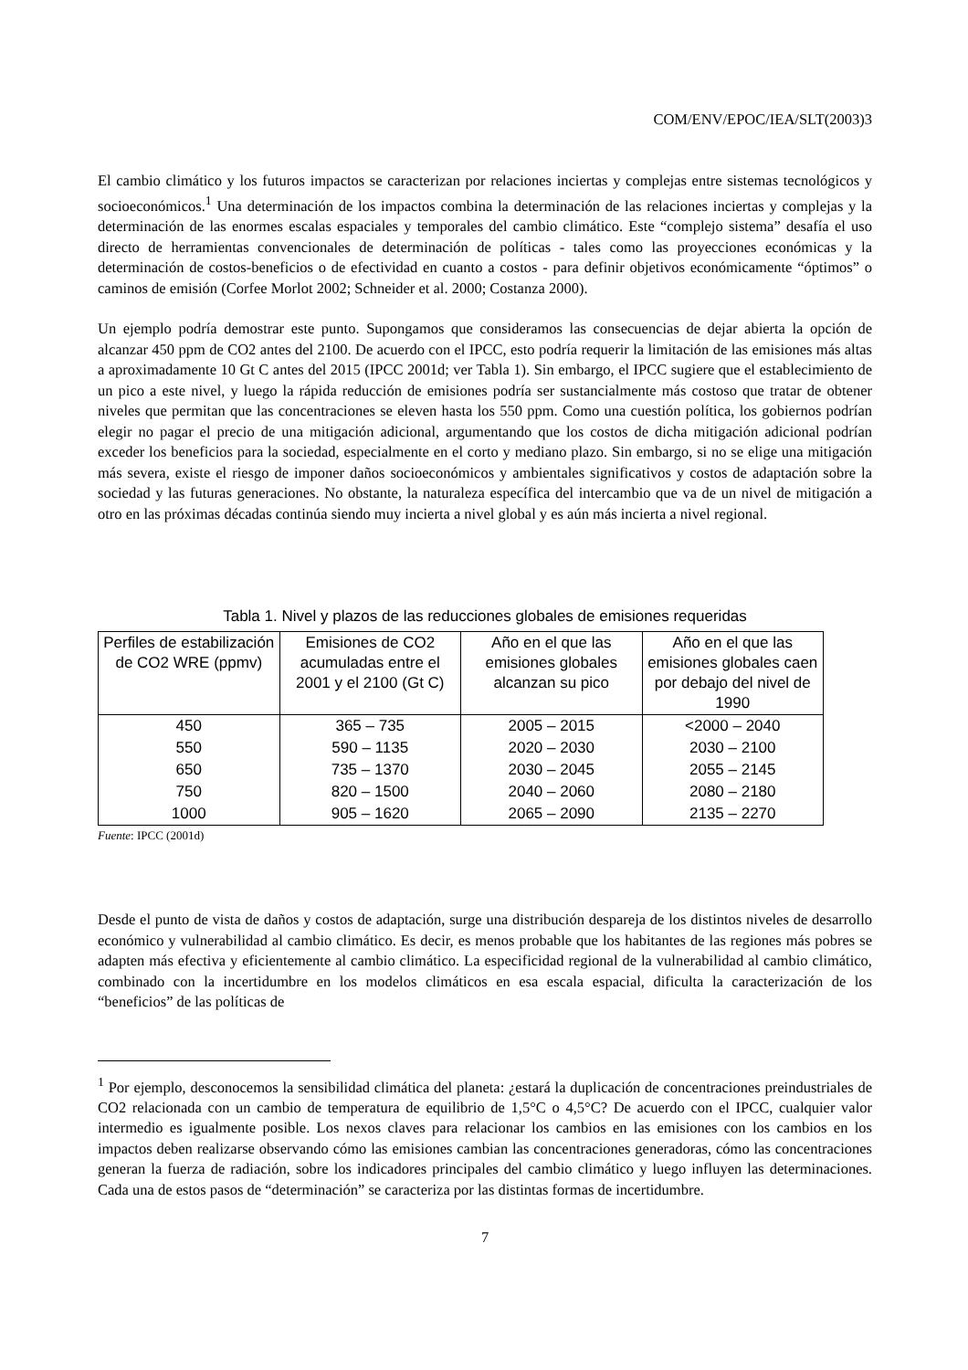COM/ENV/EPOC/IEA/SLT(2003)3
El cambio climático y los futuros impactos se caracterizan por relaciones inciertas y complejas entre sistemas tecnológicos y socioeconómicos.<sup>1</sup> Una determinación de los impactos combina la determinación de las relaciones inciertas y complejas y la determinación de las enormes escalas espaciales y temporales del cambio climático. Este “complejo sistema” desafía el uso directo de herramientas convencionales de determinación de políticas - tales como las proyecciones económicas y la determinación de costos-beneficios o de efectividad en cuanto a costos - para definir objetivos económicamente “óptimos” o caminos de emisión (Corfee Morlot 2002; Schneider et al. 2000; Costanza 2000).
Un ejemplo podría demostrar este punto. Supongamos que consideramos las consecuencias de dejar abierta la opción de alcanzar 450 ppm de CO2 antes del 2100. De acuerdo con el IPCC, esto podría requerir la limitación de las emisiones más altas a aproximadamente 10 Gt C antes del 2015 (IPCC 2001d; ver Tabla 1). Sin embargo, el IPCC sugiere que el establecimiento de un pico a este nivel, y luego la rápida reducción de emisiones podría ser sustancialmente más costoso que tratar de obtener niveles que permitan que las concentraciones se eleven hasta los 550 ppm. Como una cuestión política, los gobiernos podrían elegir no pagar el precio de una mitigación adicional, argumentando que los costos de dicha mitigación adicional podrían exceder los beneficios para la sociedad, especialmente en el corto y mediano plazo. Sin embargo, si no se elige una mitigación más severa, existe el riesgo de imponer daños socioeconómicos y ambientales significativos y costos de adaptación sobre la sociedad y las futuras generaciones. No obstante, la naturaleza específica del intercambio que va de un nivel de mitigación a otro en las próximas décadas continúa siendo muy incierta a nivel global y es aún más incierta a nivel regional.
Tabla 1. Nivel y plazos de las reducciones globales de emisiones requeridas
| Perfiles de estabilización de CO2 WRE (ppmv) | Emisiones de CO2 acumuladas entre el 2001 y el 2100 (Gt C) | Año en el que las emisiones globales alcanzan su pico | Año en el que las emisiones globales caen por debajo del nivel de 1990 |
| --- | --- | --- | --- |
| 450 | 365 – 735 | 2005 – 2015 | <2000 – 2040 |
| 550 | 590 – 1135 | 2020 – 2030 | 2030 – 2100 |
| 650 | 735 – 1370 | 2030 – 2045 | 2055 – 2145 |
| 750 | 820 – 1500 | 2040 – 2060 | 2080 – 2180 |
| 1000 | 905 – 1620 | 2065 – 2090 | 2135 – 2270 |
Fuente: IPCC (2001d)
Desde el punto de vista de daños y costos de adaptación, surge una distribución despareja de los distintos niveles de desarrollo económico y vulnerabilidad al cambio climático. Es decir, es menos probable que los habitantes de las regiones más pobres se adapten más efectiva y eficientemente al cambio climático. La especificidad regional de la vulnerabilidad al cambio climático, combinado con la incertidumbre en los modelos climáticos en esa escala espacial, dificulta la caracterización de los “beneficios” de las políticas de
<sup>1</sup> Por ejemplo, desconocemos la sensibilidad climática del planeta: ¿estará la duplicación de concentraciones preindustriales de CO2 relacionada con un cambio de temperatura de equilibrio de 1,5°C o 4,5°C? De acuerdo con el IPCC, cualquier valor intermedio es igualmente posible. Los nexos claves para relacionar los cambios en las emisiones con los cambios en los impactos deben realizarse observando cómo las emisiones cambian las concentraciones generadoras, cómo las concentraciones generan la fuerza de radiación, sobre los indicadores principales del cambio climático y luego influyen las determinaciones. Cada una de estos pasos de “determinación” se caracteriza por las distintas formas de incertidumbre.
7